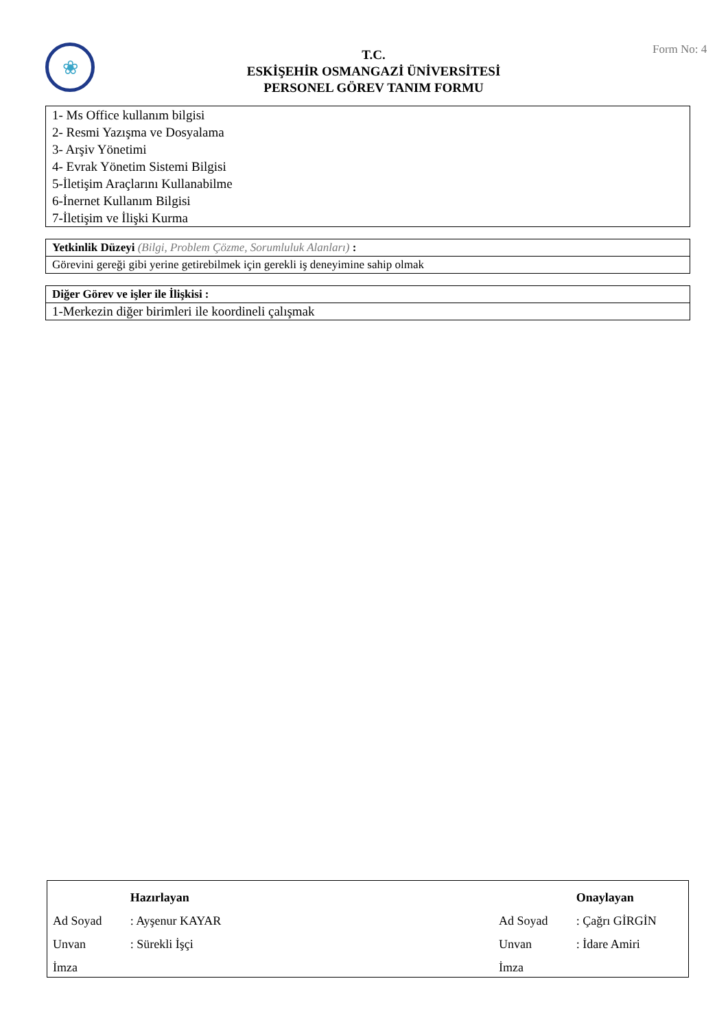❀
T.C.
ESKİŞEHİR OSMANGAZİ ÜNİVERSİTESİ
PERSONEL GÖREV TANIM FORMU
Form No: 4
| 1- Ms Office kullanım bilgisi 2- Resmi Yazışma ve Dosyalama 3- Arşiv Yönetimi 4- Evrak Yönetim Sistemi Bilgisi 5-İletişim Araçlarını Kullanabilme 6-İnernet Kullanım Bilgisi 7-İletişim ve İlişki Kurma |
| Yetkinlik Düzeyi (Bilgi, Problem Çözme, Sorumluluk Alanları) : |
| Görevini gereği gibi yerine getirebilmek için gerekli iş deneyimine sahip olmak |
| Diğer Görev ve işler ile İlişkisi : |
| 1-Merkezin diğer birimleri ile koordineli çalışmak |
| | Hazırlayan | | | Onaylayan |
| Ad Soyad | : Ayşenur KAYAR | | Ad Soyad | : Çağrı GİRGİN |
| Unvan | : Sürekli İşçi | | Unvan | : İdare Amiri |
| İmza | | | İmza | |